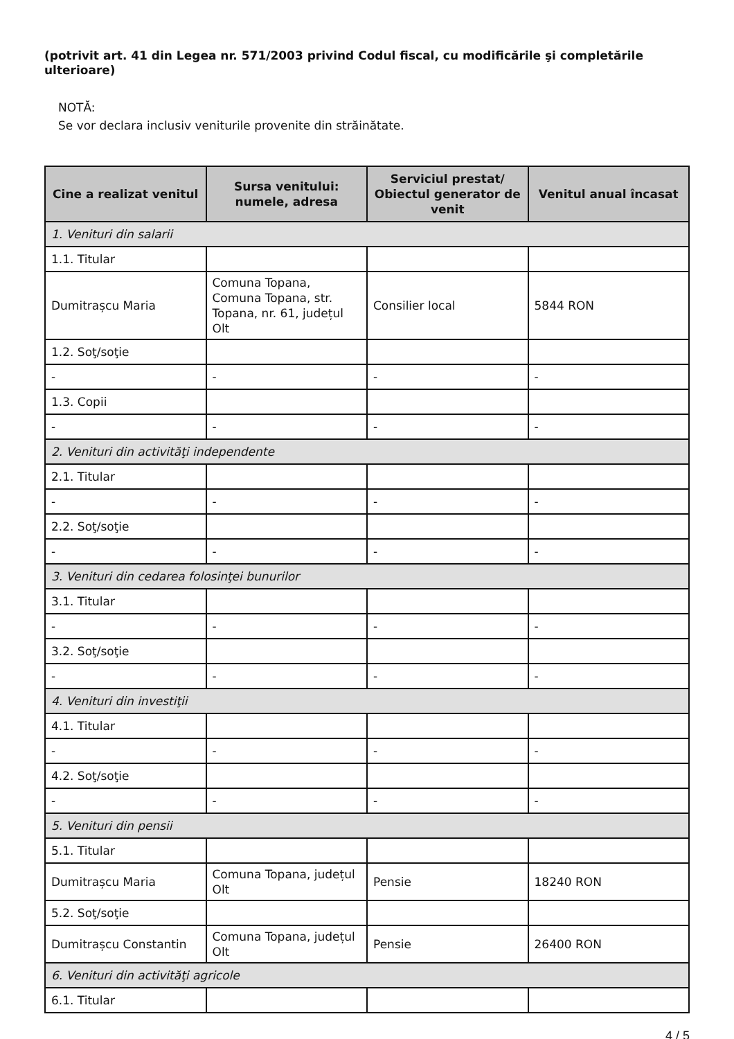(potrivit art. 41 din Legea nr. 571/2003 privind Codul fiscal, cu modificările şi completările ulterioare)
NOTĂ:
Se vor declara inclusiv veniturile provenite din străinătate.
| Cine a realizat venitul | Sursa venitului: numele, adresa | Serviciul prestat/ Obiectul generator de venit | Venitul anual încasat |
| --- | --- | --- | --- |
| 1. Venituri din salarii | | | |
| 1.1. Titular | | | |
| Dumitrașcu Maria | Comuna Topana, Comuna Topana, str. Topana, nr. 61, județul Olt | Consilier local | 5844 RON |
| 1.2. Soţ/soţie | | | |
| - | - | - | - |
| 1.3. Copii | | | |
| - | - | - | - |
| 2. Venituri din activităţi independente | | | |
| 2.1. Titular | | | |
| - | - | - | - |
| 2.2. Soţ/soţie | | | |
| - | - | - | - |
| 3. Venituri din cedarea folosinţei bunurilor | | | |
| 3.1. Titular | | | |
| - | - | - | - |
| 3.2. Soţ/soţie | | | |
| - | - | - | - |
| 4. Venituri din investiţii | | | |
| 4.1. Titular | | | |
| - | - | - | - |
| 4.2. Soţ/soţie | | | |
| - | - | - | - |
| 5. Venituri din pensii | | | |
| 5.1. Titular | | | |
| Dumitrașcu Maria | Comuna Topana, județul Olt | Pensie | 18240 RON |
| 5.2. Soţ/soţie | | | |
| Dumitrașcu Constantin | Comuna Topana, județul Olt | Pensie | 26400 RON |
| 6. Venituri din activităţi agricole | | | |
| 6.1. Titular | | | |
4 / 5